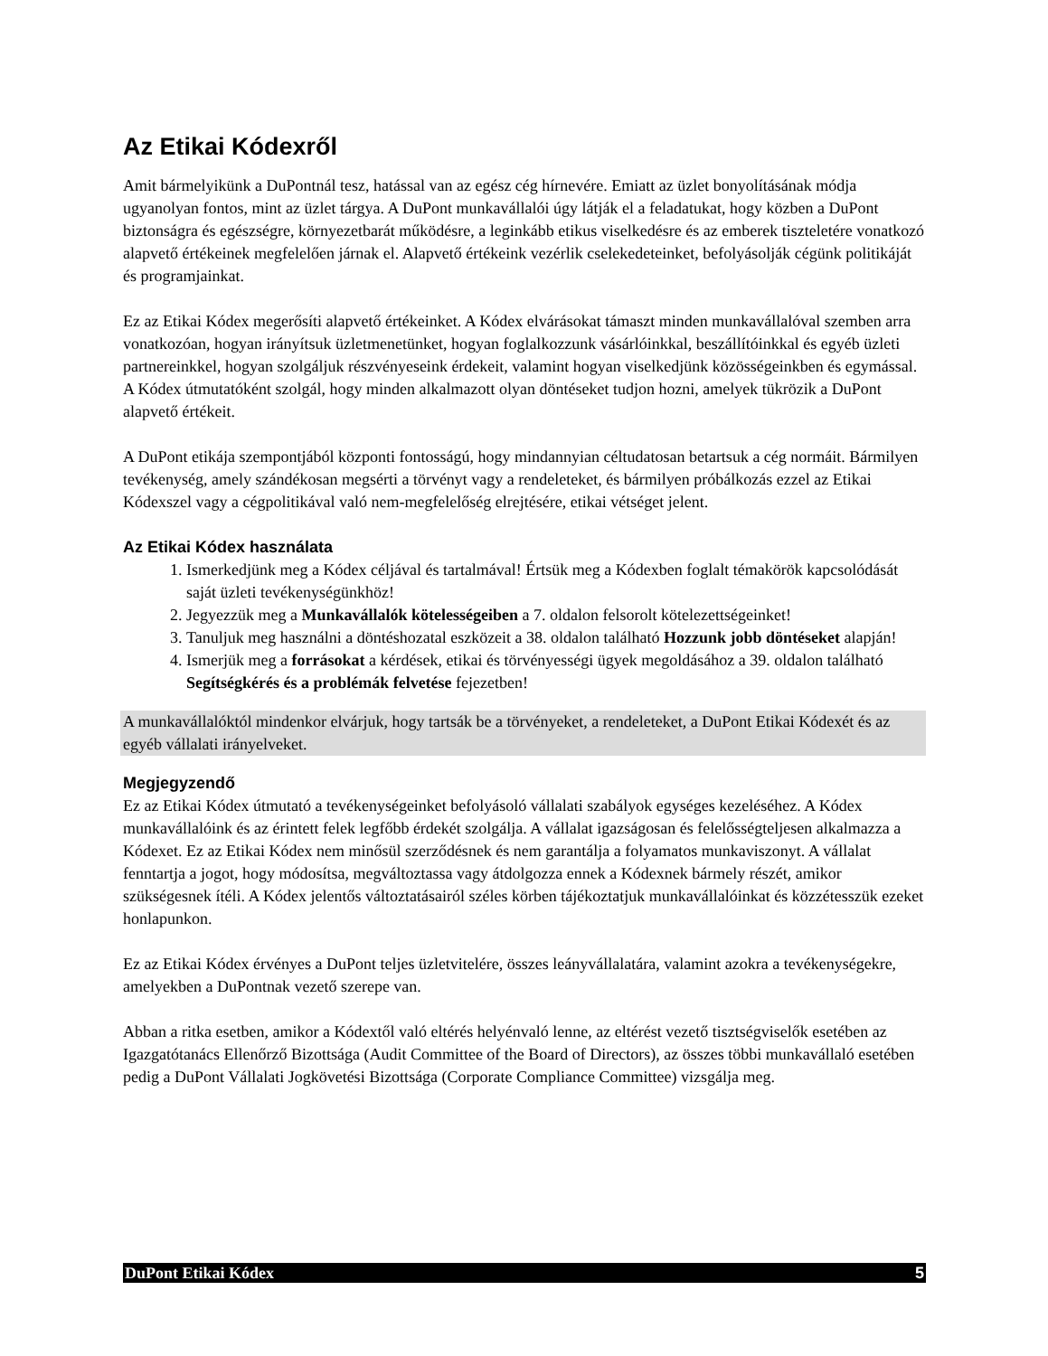Az Etikai Kódexről
Amit bármelyikünk a DuPontnál tesz, hatással van az egész cég hírnevére. Emiatt az üzlet bonyolításának módja ugyanolyan fontos, mint az üzlet tárgya. A DuPont munkavállalói úgy látják el a feladatukat, hogy közben a DuPont biztonságra és egészségre, környezetbarát működésre, a leginkább etikus viselkedésre és az emberek tiszteletére vonatkozó alapvető értékeinek megfelelően járnak el. Alapvető értékeink vezérlik cselekedeteinket, befolyásolják cégünk politikáját és programjainkat.
Ez az Etikai Kódex megerősíti alapvető értékeinket. A Kódex elvárásokat támaszt minden munkavállalóval szemben arra vonatkozóan, hogyan irányítsuk üzletmenetünket, hogyan foglalkozzunk vásárlóinkkal, beszállítóinkkal és egyéb üzleti partnereinkkel, hogyan szolgáljuk részvényeseink érdekeit, valamint hogyan viselkedjünk közösségeinkben és egymással. A Kódex útmutatóként szolgál, hogy minden alkalmazott olyan döntéseket tudjon hozni, amelyek tükrözik a DuPont alapvető értékeit.
A DuPont etikája szempontjából központi fontosságú, hogy mindannyian céltudatosan betartsuk a cég normáit. Bármilyen tevékenység, amely szándékosan megsérti a törvényt vagy a rendeleteket, és bármilyen próbálkozás ezzel az Etikai Kódexszel vagy a cégpolitikával való nem-megfelelőség elrejtésére, etikai vétséget jelent.
Az Etikai Kódex használata
1. Ismerkedjünk meg a Kódex céljával és tartalmával! Értsük meg a Kódexben foglalt témakörök kapcsolódását saját üzleti tevékenységünkhöz!
2. Jegyezzük meg a Munkavállalók kötelességeiben a 7. oldalon felsorolt kötelezettségeinket!
3. Tanuljuk meg használni a döntéshozatal eszközeit a 38. oldalon található Hozzunk jobb döntéseket alapján!
4. Ismerjük meg a forrásokat a kérdések, etikai és törvényességi ügyek megoldásához a 39. oldalon található Segítségkérés és a problémák felvetése fejezetben!
A munkavállalóktól mindenkor elvárjuk, hogy tartsák be a törvényeket, a rendeleteket, a DuPont Etikai Kódexét és az egyéb vállalati irányelveket.
Megjegyzendő
Ez az Etikai Kódex útmutató a tevékenységeinket befolyásoló vállalati szabályok egységes kezeléséhez. A Kódex munkavállalóink és az érintett felek legfőbb érdekét szolgálja. A vállalat igazságosan és felelősségteljesen alkalmazza a Kódexet. Ez az Etikai Kódex nem minősül szerződésnek és nem garantálja a folyamatos munkaviszonyt. A vállalat fenntartja a jogot, hogy módosítsa, megváltoztassa vagy átdolgozza ennek a Kódexnek bármely részét, amikor szükségesnek ítéli. A Kódex jelentős változtatásairól széles körben tájékoztatjuk munkavállalóinkat és közzétesszük ezeket honlapunkon.
Ez az Etikai Kódex érvényes a DuPont teljes üzletvitelére, összes leányvállalatára, valamint azokra a tevékenységekre, amelyekben a DuPontnak vezető szerepe van.
Abban a ritka esetben, amikor a Kódextől való eltérés helyénvaló lenne, az eltérést vezető tisztségviselők esetében az Igazgatótanács Ellenőrző Bizottsága (Audit Committee of the Board of Directors), az összes többi munkavállaló esetében pedig a DuPont Vállalati Jogkövetési Bizottsága (Corporate Compliance Committee) vizsgálja meg.
DuPont Etikai Kódex 5